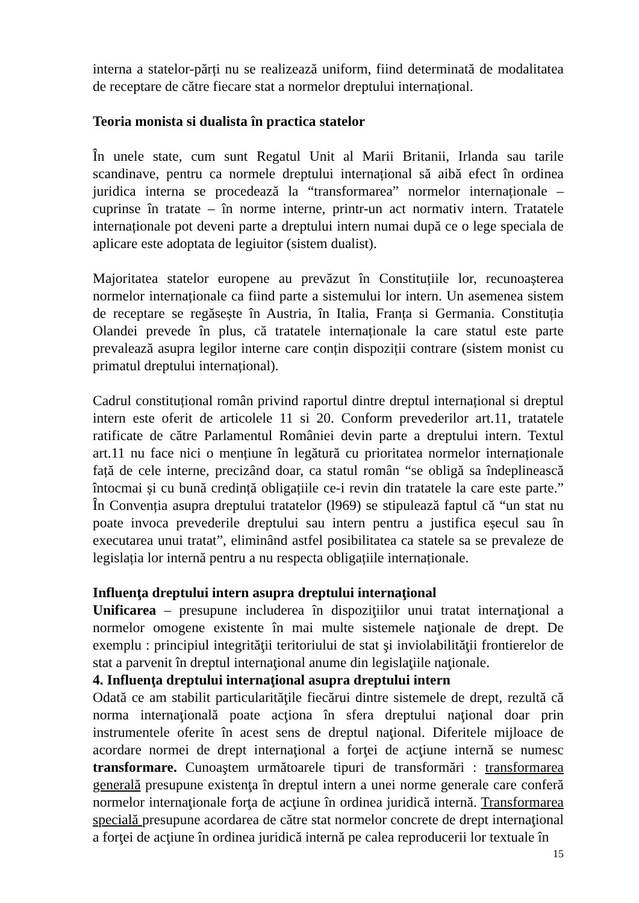interna a statelor-părți nu se realizează uniform, fiind determinată de modalitatea de receptare de către fiecare stat a normelor dreptului internațional.
Teoria monista si dualista în practica statelor
În unele state, cum sunt Regatul Unit al Marii Britanii, Irlanda sau tarile scandinave, pentru ca normele dreptului internațional să aibă efect în ordinea juridica interna se procedează la “transformarea” normelor internaționale – cuprinse în tratate – în norme interne, printr-un act normativ intern. Tratatele internaționale pot deveni parte a dreptului intern numai după ce o lege speciala de aplicare este adoptata de legiuitor (sistem dualist).
Majoritatea statelor europene au prevăzut în Constituțiile lor, recunoașterea normelor internaționale ca fiind parte a sistemului lor intern. Un asemenea sistem de receptare se regăsește în Austria, în Italia, Franța si Germania. Constituția Olandei prevede în plus, că tratatele internaționale la care statul este parte prevalează asupra legilor interne care conțin dispoziții contrare (sistem monist cu primatul dreptului internațional).
Cadrul constituțional român privind raportul dintre dreptul internațional si dreptul intern este oferit de articolele 11 si 20. Conform prevederilor art.11, tratatele ratificate de către Parlamentul României devin parte a dreptului intern. Textul art.11 nu face nici o mențiune în legătură cu prioritatea normelor internaționale față de cele interne, precizând doar, ca statul român “se obligă sa îndeplinească întocmai și cu bună credință obligațiile ce-i revin din tratatele la care este parte.” În Convenția asupra dreptului tratatelor (l969) se stipulează faptul că “un stat nu poate invoca prevederile dreptului sau intern pentru a justifica eșecul sau în executarea unui tratat”, eliminând astfel posibilitatea ca statele sa se prevaleze de legislația lor internă pentru a nu respecta obligațiile internaționale.
Influenţa dreptului intern asupra dreptului internaţional
Unificarea – presupune includerea în dispoziţiilor unui tratat internaţional a normelor omogene existente în mai multe sistemele naţionale de drept. De exemplu : principiul integrităţii teritoriului de stat şi inviolabilităţii frontierelor de stat a parvenit în dreptul internaţional anume din legislaţiile naţionale.
4. Influenţa dreptului internaţional asupra dreptului intern
Odată ce am stabilit particularităţile fiecărui dintre sistemele de drept, rezultă că norma internaţională poate acţiona în sfera dreptului naţional doar prin instrumentele oferite în acest sens de dreptul naţional. Diferitele mijloace de acordare normei de drept internaţional a forţei de acţiune internă se numesc transformare. Cunoaştem următoarele tipuri de transformări : transformarea generală presupune existenţa în dreptul intern a unei norme generale care conferă normelor internaţionale forţa de acţiune în ordinea juridică internă. Transformarea specială presupune acordarea de către stat normelor concrete de drept internaţional a forţei de acţiune în ordinea juridică internă pe calea reproducerii lor textuale în
15